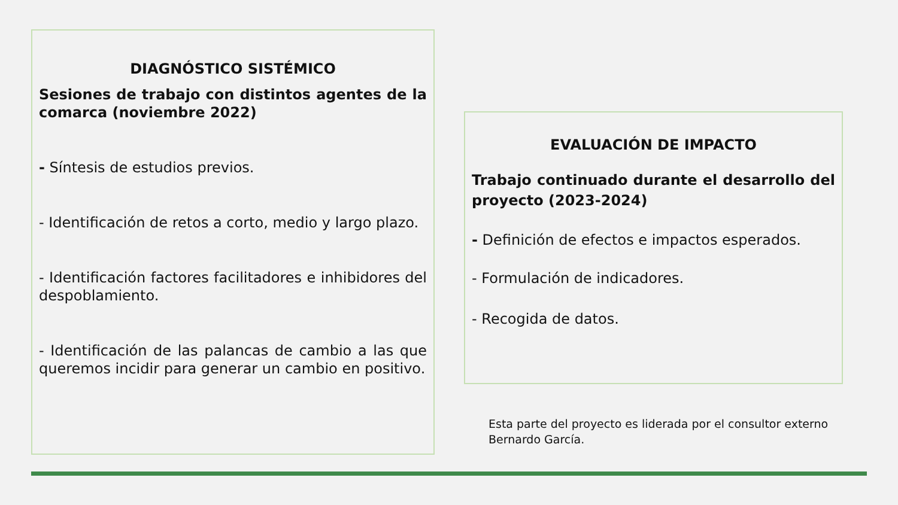DIAGNÓSTICO SISTÉMICO
Sesiones de trabajo con distintos agentes de la comarca (noviembre 2022)
- Síntesis de estudios previos.
- Identificación de retos a corto, medio y largo plazo.
- Identificación factores facilitadores e inhibidores del despoblamiento.
- Identificación de las palancas de cambio a las que queremos incidir para generar un cambio en positivo.
EVALUACIÓN DE IMPACTO
Trabajo continuado durante el desarrollo del proyecto (2023-2024)
- Definición de efectos e impactos esperados.
- Formulación de indicadores.
- Recogida de datos.
Esta parte del proyecto es liderada por el consultor externo Bernardo García.